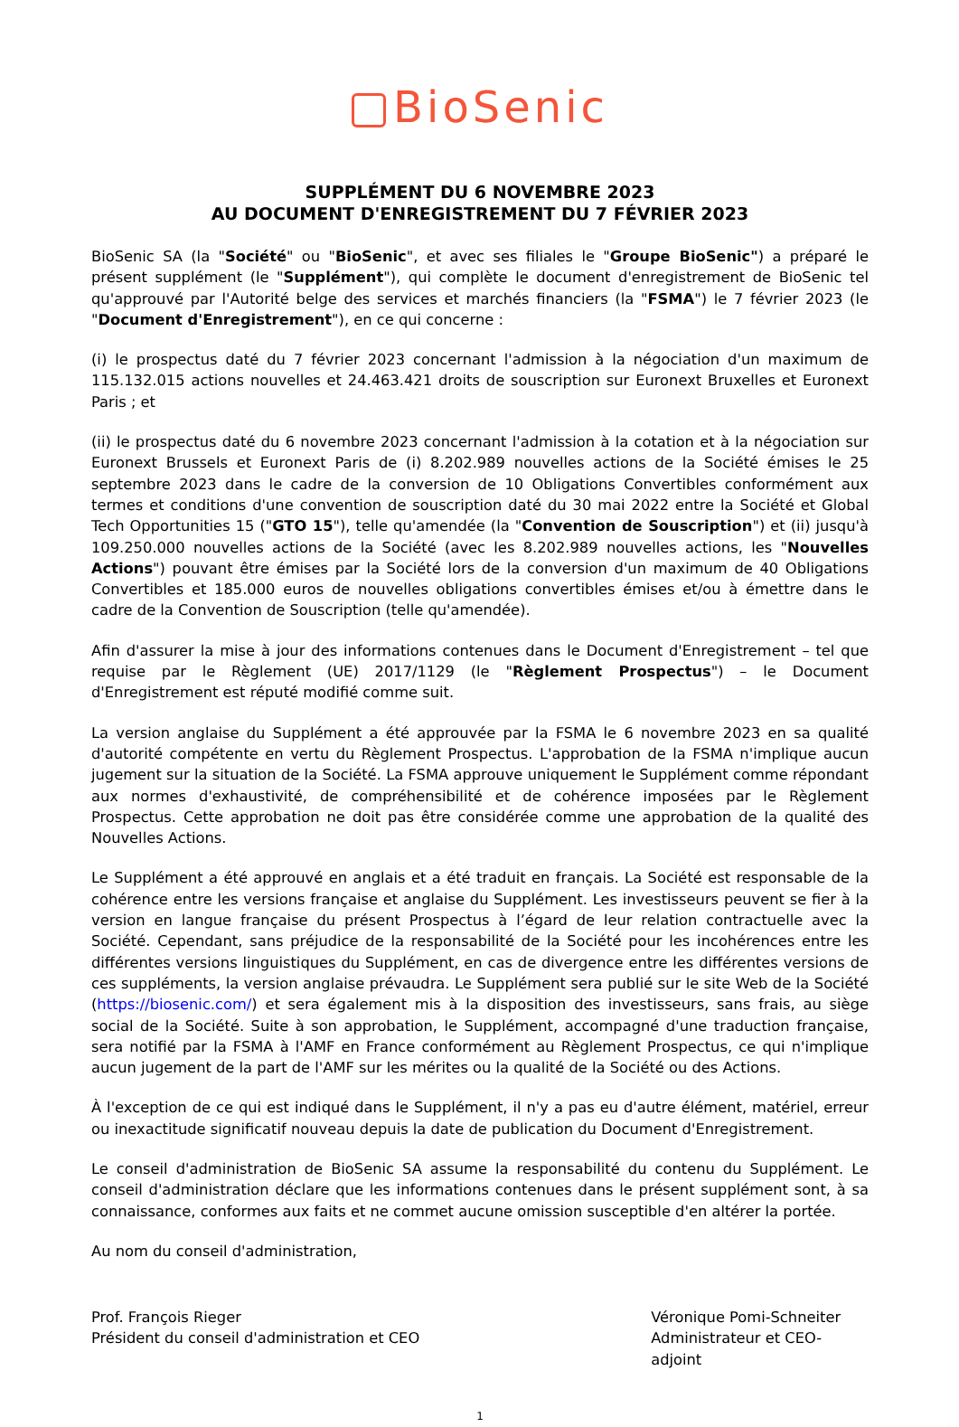BioSenic
SUPPLÉMENT DU 6 NOVEMBRE 2023
AU DOCUMENT D'ENREGISTREMENT DU 7 FÉVRIER 2023
BioSenic SA (la "Société" ou "BioSenic", et avec ses filiales le "Groupe BioSenic") a préparé le présent supplément (le "Supplément"), qui complète le document d'enregistrement de BioSenic tel qu'approuvé par l'Autorité belge des services et marchés financiers (la "FSMA") le 7 février 2023 (le "Document d'Enregistrement"), en ce qui concerne :
(i) le prospectus daté du 7 février 2023 concernant l'admission à la négociation d'un maximum de 115.132.015 actions nouvelles et 24.463.421 droits de souscription sur Euronext Bruxelles et Euronext Paris ; et
(ii) le prospectus daté du 6 novembre 2023 concernant l'admission à la cotation et à la négociation sur Euronext Brussels et Euronext Paris de (i) 8.202.989 nouvelles actions de la Société émises le 25 septembre 2023 dans le cadre de la conversion de 10 Obligations Convertibles conformément aux termes et conditions d'une convention de souscription daté du 30 mai 2022 entre la Société et Global Tech Opportunities 15 ("GTO 15"), telle qu'amendée (la "Convention de Souscription") et (ii) jusqu'à 109.250.000 nouvelles actions de la Société (avec les 8.202.989 nouvelles actions, les "Nouvelles Actions") pouvant être émises par la Société lors de la conversion d'un maximum de 40 Obligations Convertibles et 185.000 euros de nouvelles obligations convertibles émises et/ou à émettre dans le cadre de la Convention de Souscription (telle qu'amendée).
Afin d'assurer la mise à jour des informations contenues dans le Document d'Enregistrement – tel que requise par le Règlement (UE) 2017/1129 (le "Règlement Prospectus") – le Document d'Enregistrement est réputé modifié comme suit.
La version anglaise du Supplément a été approuvée par la FSMA le 6 novembre 2023 en sa qualité d'autorité compétente en vertu du Règlement Prospectus. L'approbation de la FSMA n'implique aucun jugement sur la situation de la Société. La FSMA approuve uniquement le Supplément comme répondant aux normes d'exhaustivité, de compréhensibilité et de cohérence imposées par le Règlement Prospectus. Cette approbation ne doit pas être considérée comme une approbation de la qualité des Nouvelles Actions.
Le Supplément a été approuvé en anglais et a été traduit en français. La Société est responsable de la cohérence entre les versions française et anglaise du Supplément. Les investisseurs peuvent se fier à la version en langue française du présent Prospectus à l’égard de leur relation contractuelle avec la Société. Cependant, sans préjudice de la responsabilité de la Société pour les incohérences entre les différentes versions linguistiques du Supplément, en cas de divergence entre les différentes versions de ces suppléments, la version anglaise prévaudra. Le Supplément sera publié sur le site Web de la Société (https://biosenic.com/) et sera également mis à la disposition des investisseurs, sans frais, au siège social de la Société. Suite à son approbation, le Supplément, accompagné d'une traduction française, sera notifié par la FSMA à l'AMF en France conformément au Règlement Prospectus, ce qui n'implique aucun jugement de la part de l'AMF sur les mérites ou la qualité de la Société ou des Actions.
À l'exception de ce qui est indiqué dans le Supplément, il n'y a pas eu d'autre élément, matériel, erreur ou inexactitude significatif nouveau depuis la date de publication du Document d'Enregistrement.
Le conseil d'administration de BioSenic SA assume la responsabilité du contenu du Supplément. Le conseil d'administration déclare que les informations contenues dans le présent supplément sont, à sa connaissance, conformes aux faits et ne commet aucune omission susceptible d'en altérer la portée.
Au nom du conseil d'administration,
Prof. François Rieger
Président du conseil d'administration et CEO
Véronique Pomi-Schneiter
Administrateur et CEO-adjoint
1